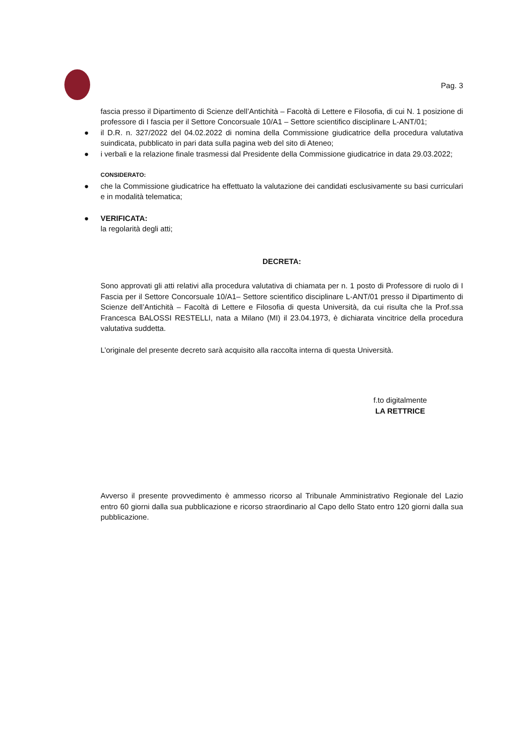Pag. 3
fascia presso il Dipartimento di Scienze dell’Antichità – Facoltà di Lettere e Filosofia, di cui N. 1 posizione di professore di I fascia per il Settore Concorsuale 10/A1 – Settore scientifico disciplinare L-ANT/01;
● il D.R. n. 327/2022 del 04.02.2022 di nomina della Commissione giudicatrice della procedura valutativa suindicata, pubblicato in pari data sulla pagina web del sito di Ateneo;
● i verbali e la relazione finale trasmessi dal Presidente della Commissione giudicatrice in data 29.03.2022;
CONSIDERATO:
● che la Commissione giudicatrice ha effettuato la valutazione dei candidati esclusivamente su basi curriculari e in modalità telematica;
● VERIFICATA:
la regolarità degli atti;
DECRETA:
Sono approvati gli atti relativi alla procedura valutativa di chiamata per n. 1 posto di Professore di ruolo di I Fascia per il Settore Concorsuale 10/A1– Settore scientifico disciplinare L-ANT/01 presso il Dipartimento di Scienze dell’Antichità – Facoltà di Lettere e Filosofia di questa Università, da cui risulta che la Prof.ssa Francesca BALOSSI RESTELLI, nata a Milano (MI) il 23.04.1973, è dichiarata vincitrice della procedura valutativa suddetta.
L’originale del presente decreto sarà acquisito alla raccolta interna di questa Università.
f.to digitalmente
LA RETTRICE
Avverso il presente provvedimento è ammesso ricorso al Tribunale Amministrativo Regionale del Lazio entro 60 giorni dalla sua pubblicazione e ricorso straordinario al Capo dello Stato entro 120 giorni dalla sua pubblicazione.